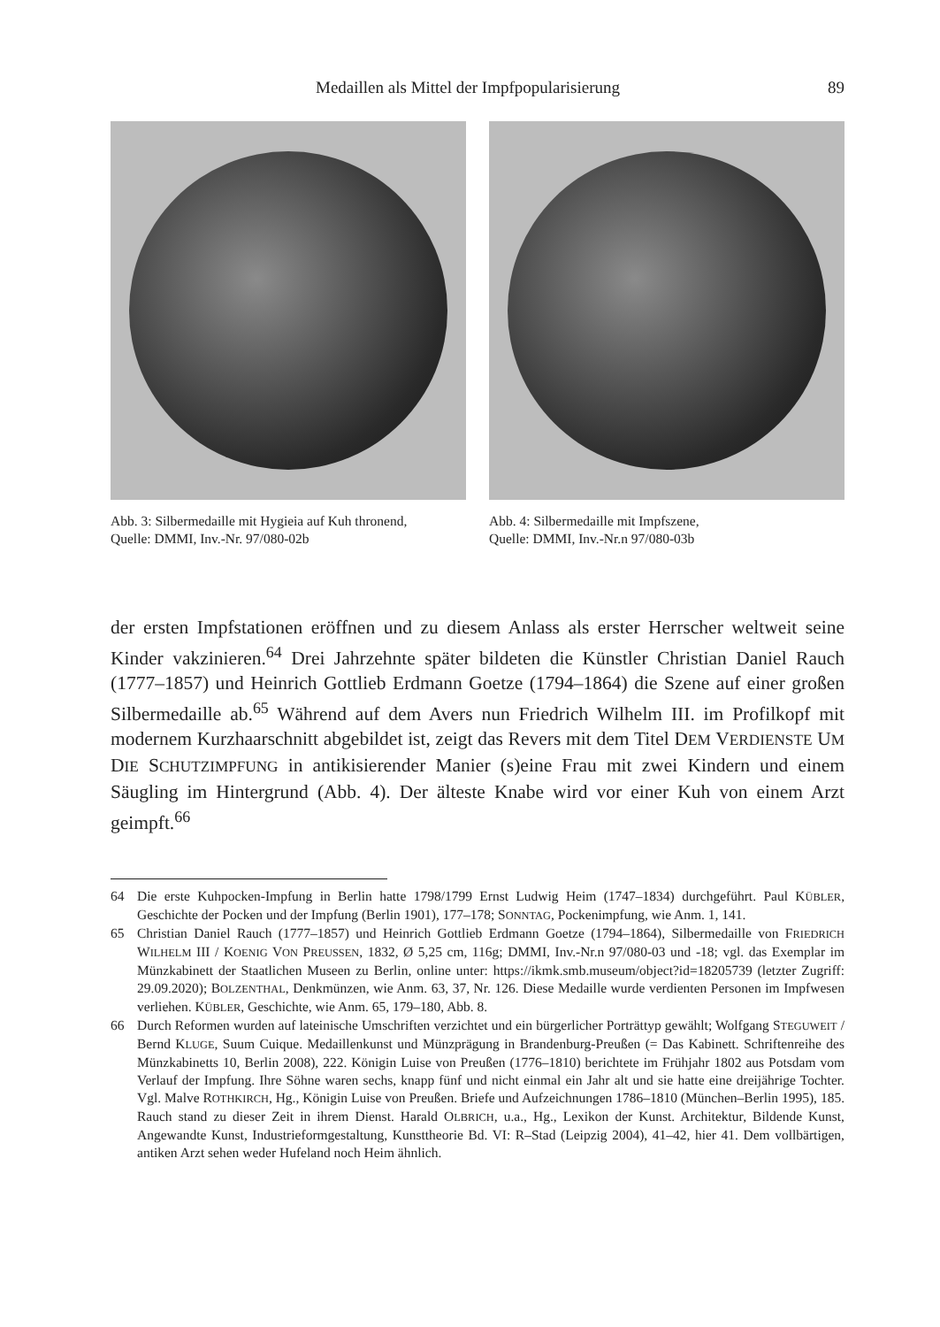Medaillen als Mittel der Impfpopularisierung 89
Abb. 3: Silbermedaille mit Hygieia auf Kuh thronend,
Quelle: DMMI, Inv.-Nr. 97/080-02b
Abb. 4: Silbermedaille mit Impfszene,
Quelle: DMMI, Inv.-Nr.n 97/080-03b
der ersten Impfstationen eröffnen und zu diesem Anlass als erster Herrscher weltweit seine Kinder vakzinieren.<sup>64</sup> Drei Jahrzehnte später bildeten die Künstler Christian Daniel Rauch (1777–1857) und Heinrich Gottlieb Erdmann Goetze (1794–1864) die Szene auf einer großen Silbermedaille ab.<sup>65</sup> Während auf dem Avers nun Friedrich Wilhelm III. im Profilkopf mit modernem Kurzhaarschnitt abgebildet ist, zeigt das Revers mit dem Titel DEM VERDIENSTE UM DIE SCHUTZIMPFUNG in antikisierender Manier (s)eine Frau mit zwei Kindern und einem Säugling im Hintergrund (Abb. 4). Der älteste Knabe wird vor einer Kuh von einem Arzt geimpft.<sup>66</sup>
64 Die erste Kuhpocken-Impfung in Berlin hatte 1798/1799 Ernst Ludwig Heim (1747–1834) durchgeführt. Paul KÜBLER, Geschichte der Pocken und der Impfung (Berlin 1901), 177–178; SONNTAG, Pockenimpfung, wie Anm. 1, 141.
65 Christian Daniel Rauch (1777–1857) und Heinrich Gottlieb Erdmann Goetze (1794–1864), Silbermedaille von FRIEDRICH WILHELM III / KOENIG VON PREUSSEN, 1832, Ø 5,25 cm, 116g; DMMI, Inv.-Nr.n 97/080-03 und -18; vgl. das Exemplar im Münzkabinett der Staatlichen Museen zu Berlin, online unter: https://ikmk.smb.museum/object?id=18205739 (letzter Zugriff: 29.09.2020); BOLZENTHAL, Denkmünzen, wie Anm. 63, 37, Nr. 126. Diese Medaille wurde verdienten Personen im Impfwesen verliehen. KÜBLER, Geschichte, wie Anm. 65, 179–180, Abb. 8.
66 Durch Reformen wurden auf lateinische Umschriften verzichtet und ein bürgerlicher Porträttyp gewählt; Wolfgang STEGUWEIT / Bernd KLUGE, Suum Cuique. Medaillenkunst und Münzprägung in Brandenburg-Preußen (= Das Kabinett. Schriftenreihe des Münzkabinetts 10, Berlin 2008), 222. Königin Luise von Preußen (1776–1810) berichtete im Frühjahr 1802 aus Potsdam vom Verlauf der Impfung. Ihre Söhne waren sechs, knapp fünf und nicht einmal ein Jahr alt und sie hatte eine dreijährige Tochter. Vgl. Malve ROTHKIRCH, Hg., Königin Luise von Preußen. Briefe und Aufzeichnungen 1786–1810 (München–Berlin 1995), 185. Rauch stand zu dieser Zeit in ihrem Dienst. Harald OLBRICH, u.a., Hg., Lexikon der Kunst. Architektur, Bildende Kunst, Angewandte Kunst, Industrieformgestaltung, Kunsttheorie Bd. VI: R–Stad (Leipzig 2004), 41–42, hier 41. Dem vollbärtigen, antiken Arzt sehen weder Hufeland noch Heim ähnlich.